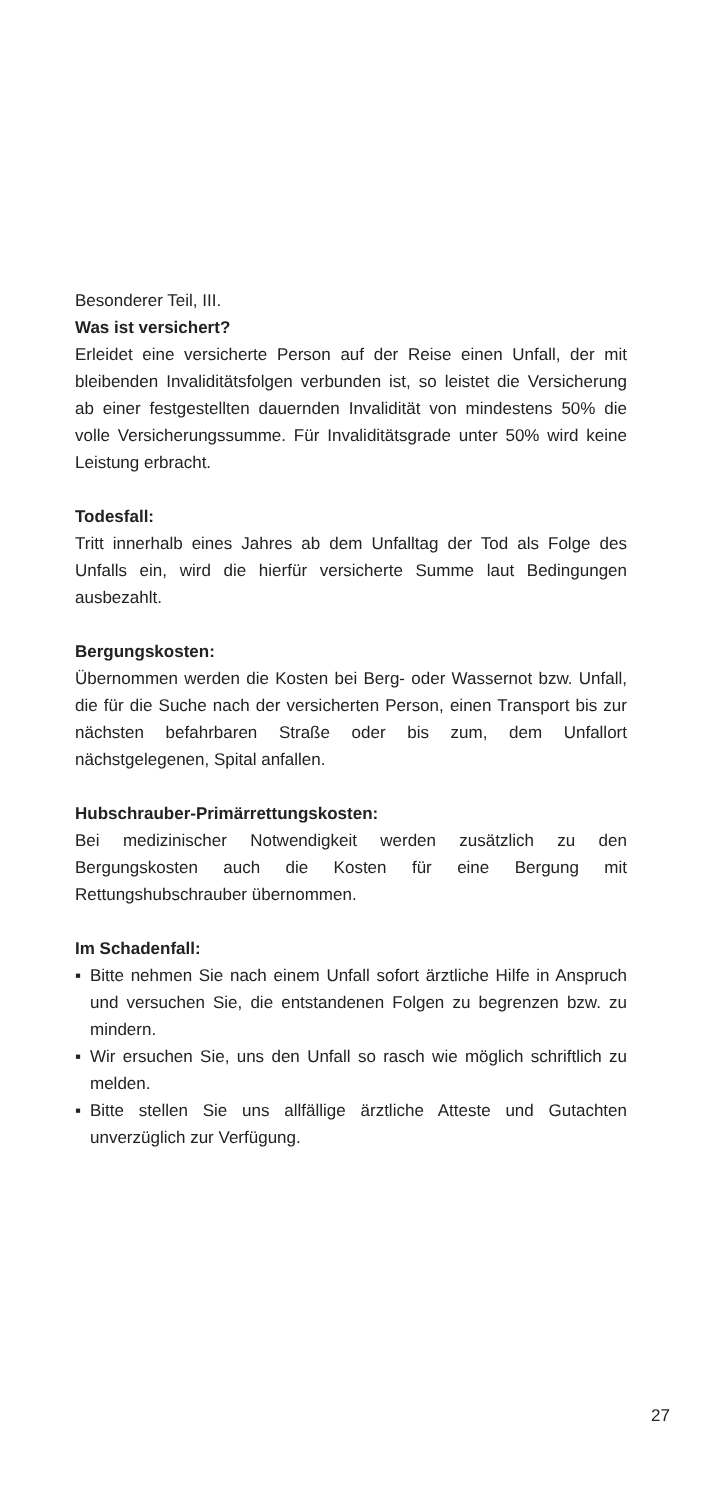Besonderer Teil, III.
Was ist versichert?
Erleidet eine versicherte Person auf der Reise einen Unfall, der mit bleibenden Invaliditätsfolgen verbunden ist, so leistet die Versicherung ab einer festgestellten dauernden Invalidität von mindestens 50% die volle Versicherungssumme. Für Invaliditätsgrade unter 50% wird keine Leistung erbracht.
Todesfall:
Tritt innerhalb eines Jahres ab dem Unfalltag der Tod als Folge des Unfalls ein, wird die hierfür versicherte Summe laut Bedingungen ausbezahlt.
Bergungskosten:
Übernommen werden die Kosten bei Berg- oder Wassernot bzw. Unfall, die für die Suche nach der versicherten Person, einen Transport bis zur nächsten befahrbaren Straße oder bis zum, dem Unfallort nächstgelegenen, Spital anfallen.
Hubschrauber-Primärrettungskosten:
Bei medizinischer Notwendigkeit werden zusätzlich zu den Bergungskosten auch die Kosten für eine Bergung mit Rettungshubschrauber übernommen.
Im Schadenfall:
▪ Bitte nehmen Sie nach einem Unfall sofort ärztliche Hilfe in Anspruch und versuchen Sie, die entstandenen Folgen zu begrenzen bzw. zu mindern.
▪ Wir ersuchen Sie, uns den Unfall so rasch wie möglich schriftlich zu melden.
▪ Bitte stellen Sie uns allfällige ärztliche Atteste und Gutachten unverzüglich zur Verfügung.
27